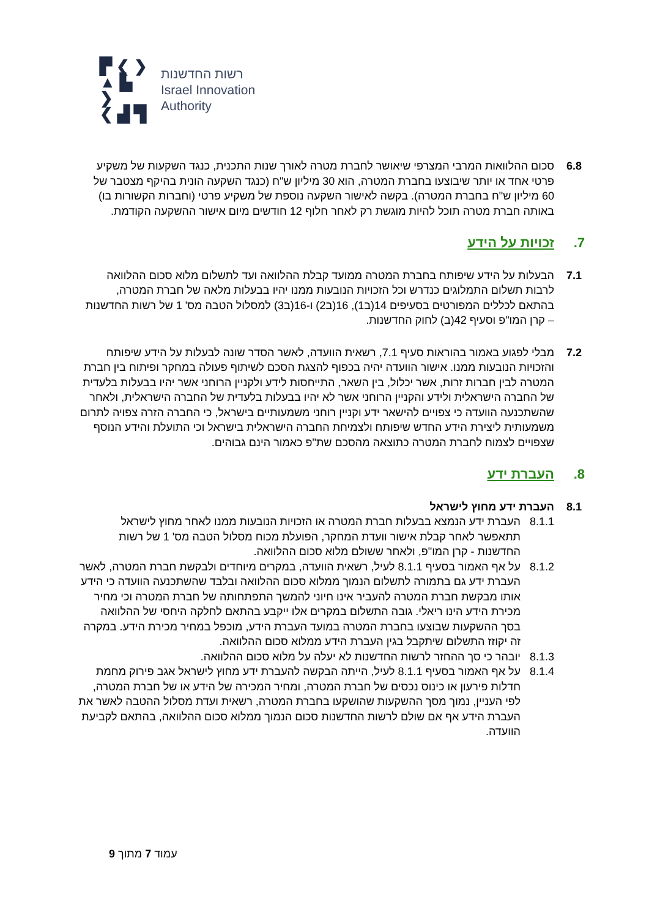▛ ❮ ❯
▲ ▙ ❯
❮ ▟ ▜
רשות החדשנות
Israel Innovation
Authority
6.8 סכום ההלוואות המרבי המצרפי שיאושר לחברת מטרה לאורך שנות התכנית, כנגד השקעות של משקיע פרטי אחד או יותר שיבוצעו בחברת המטרה, הוא 30 מיליון ש"ח (כנגד השקעה הונית בהיקף מצטבר של 60 מיליון ש"ח בחברת המטרה). בקשה לאישור השקעה נוספת של משקיע פרטי (וחברות הקשורות בו) באותה חברת מטרה תוכל להיות מוגשת רק לאחר חלוף 12 חודשים מיום אישור ההשקעה הקודמת.
7. זכויות על הידע
7.1 הבעלות על הידע שיפותח בחברת המטרה ממועד קבלת ההלוואה ועד לתשלום מלוא סכום ההלוואה לרבות תשלום התמלוגים כנדרש וכל הזכויות הנובעות ממנו יהיו בבעלות מלאה של חברת המטרה, בהתאם לכללים המפורטים בסעיפים 14(ב1), 16(ב2) ו-16(ב3) למסלול הטבה מס' 1 של רשות החדשנות – קרן המו"פ וסעיף 42(ב) לחוק החדשנות.
7.2 מבלי לפגוע באמור בהוראות סעיף 7.1, רשאית הוועדה, לאשר הסדר שונה לבעלות על הידע שיפותח והזכויות הנובעות ממנו. אישור הוועדה יהיה בכפוף להצגת הסכם לשיתוף פעולה במחקר ופיתוח בין חברת המטרה לבין חברות זרות, אשר יכלול, בין השאר, התייחסות לידע ולקניין הרוחני אשר יהיו בבעלות בלעדית של החברה הישראלית ולידע והקניין הרוחני אשר לא יהיו בבעלות בלעדית של החברה הישראלית, ולאחר שהשתכנעה הוועדה כי צפויים להישאר ידע וקניין רוחני משמעותיים בישראל, כי החברה הזרה צפויה לתרום משמעותית ליצירת הידע החדש שיפותח ולצמיחת החברה הישראלית בישראל וכי התועלת והידע הנוסף שצפויים לצמוח לחברת המטרה כתוצאה מהסכם שת"פ כאמור הינם גבוהים.
8. העברת ידע
8.1 העברת ידע מחוץ לישראל
8.1.1 העברת ידע הנמצא בבעלות חברת המטרה או הזכויות הנובעות ממנו לאחר מחוץ לישראל תתאפשר לאחר קבלת אישור וועדת המחקר, הפועלת מכוח מסלול הטבה מס' 1 של רשות החדשנות - קרן המו"פ, ולאחר ששולם מלוא סכום ההלוואה.
8.1.2 על אף האמור בסעיף 8.1.1 לעיל, רשאית הוועדה, במקרים מיוחדים ולבקשת חברת המטרה, לאשר העברת ידע גם בתמורה לתשלום הנמוך ממלוא סכום ההלוואה ובלבד שהשתכנעה הוועדה כי הידע אותו מבקשת חברת המטרה להעביר אינו חיוני להמשך התפתחותה של חברת המטרה וכי מחיר מכירת הידע הינו ריאלי. גובה התשלום במקרים אלו ייקבע בהתאם לחלקה היחסי של ההלוואה בסך ההשקעות שבוצעו בחברת המטרה במועד העברת הידע, מוכפל במחיר מכירת הידע. במקרה זה יקוזז התשלום שיתקבל בגין העברת הידע ממלוא סכום ההלוואה.
8.1.3 יובהר כי סך ההחזר לרשות החדשנות לא יעלה על מלוא סכום ההלוואה.
8.1.4 על אף האמור בסעיף 8.1.1 לעיל, הייתה הבקשה להעברת ידע מחוץ לישראל אגב פירוק מחמת חדלות פירעון או כינוס נכסים של חברת המטרה, ומחיר המכירה של הידע או של חברת המטרה, לפי העניין, נמוך מסך ההשקעות שהושקעו בחברת המטרה, רשאית ועדת מסלול ההטבה לאשר את העברת הידע אף אם שולם לרשות החדשנות סכום הנמוך ממלוא סכום ההלוואה, בהתאם לקביעת הוועדה.
עמוד 7 מתוך 9